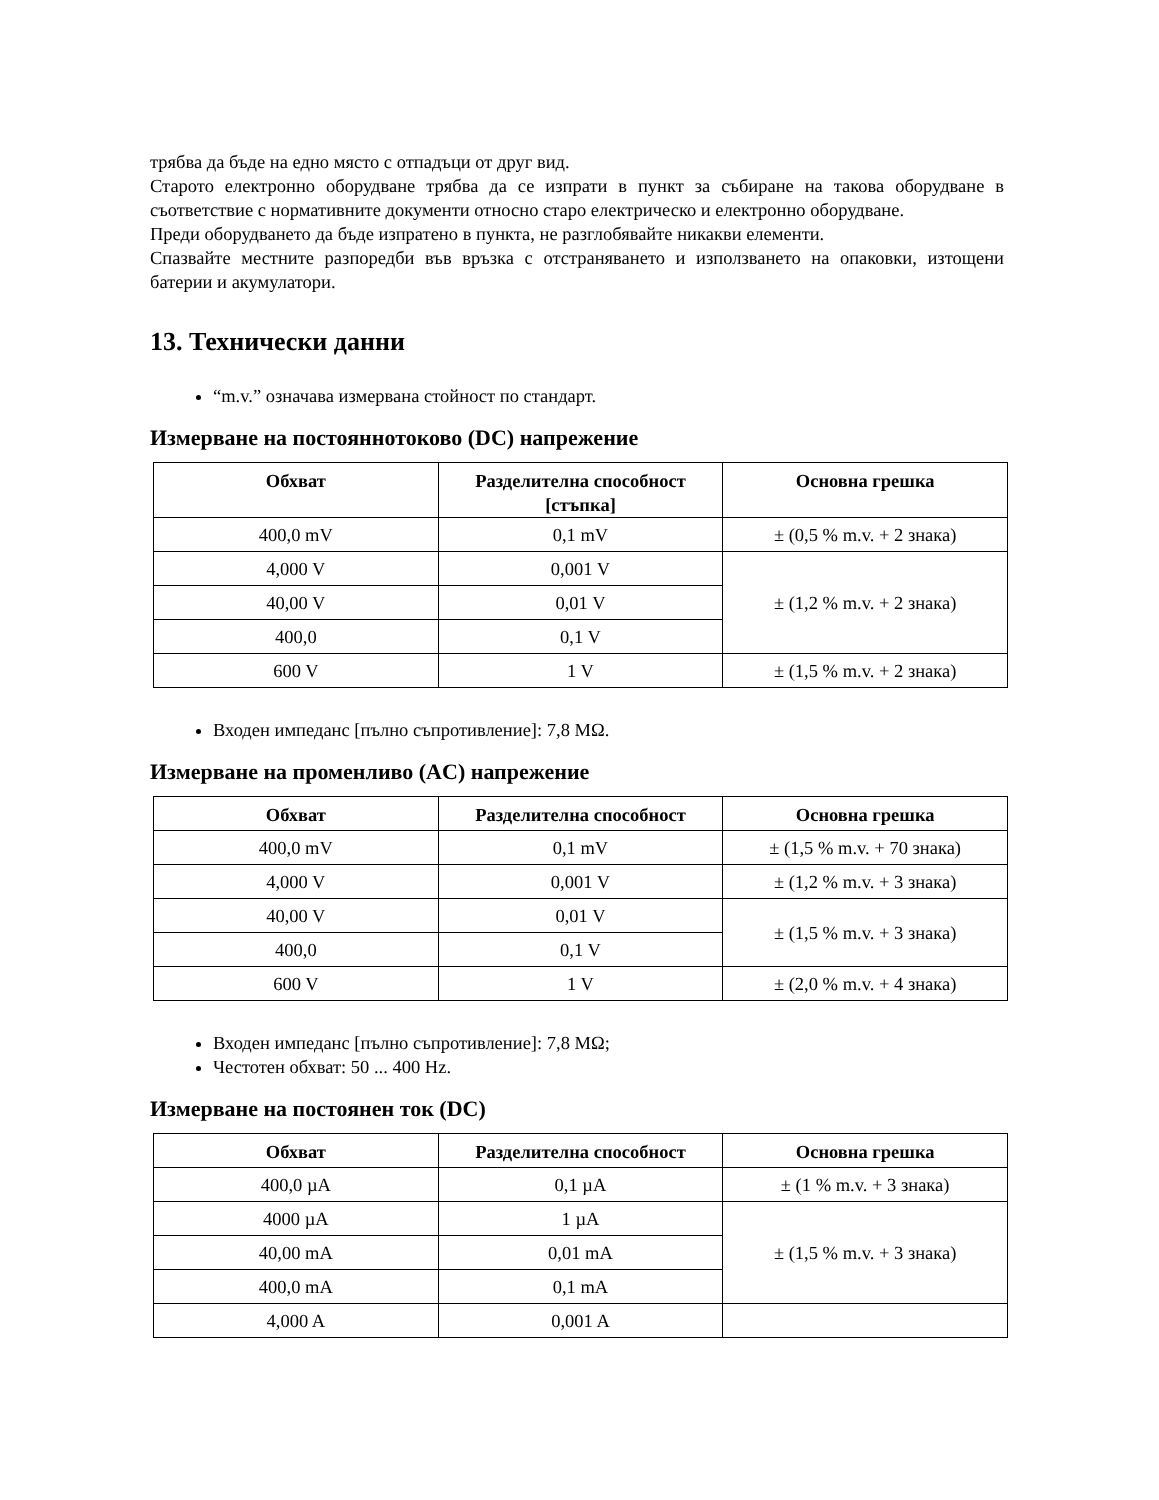трябва да бъде на едно място с отпадъци от друг вид.
Старото електронно оборудване трябва да се изпрати в пункт за събиране на такова оборудване в съответствие с нормативните документи относно старо електрическо и електронно оборудване.
Преди оборудването да бъде изпратено в пункта, не разглобявайте никакви елементи.
Спазвайте местните разпоредби във връзка с отстраняването и използването на опаковки, изтощени батерии и акумулатори.
13. Технически данни
“m.v.” означава измервана стойност по стандарт.
Измерване на постояннотоково (DC) напрежение
| Обхват | Разделителна способност [стъпка] | Основна грешка |
| --- | --- | --- |
| 400,0 mV | 0,1 mV | ± (0,5 % m.v. + 2 знака) |
| 4,000 V | 0,001 V | ± (1,2 % m.v. + 2 знака) |
| 40,00 V | 0,01 V | |
| 400,0 | 0,1 V | |
| 600 V | 1 V | ± (1,5 % m.v. + 2 знака) |
Входен импеданс [пълно съпротивление]: 7,8 MΩ.
Измерване на променливо (AC) напрежение
| Обхват | Разделителна способност | Основна грешка |
| --- | --- | --- |
| 400,0 mV | 0,1 mV | ± (1,5 % m.v. + 70 знака) |
| 4,000 V | 0,001 V | ± (1,2 % m.v. + 3 знака) |
| 40,00 V | 0,01 V | ± (1,5 % m.v. + 3 знака) |
| 400,0 | 0,1 V | |
| 600 V | 1 V | ± (2,0 % m.v. + 4 знака) |
Входен импеданс [пълно съпротивление]: 7,8 MΩ;
Честотен обхват: 50 ... 400 Hz.
Измерване на постоянен ток (DC)
| Обхват | Разделителна способност | Основна грешка |
| --- | --- | --- |
| 400,0 µA | 0,1 µA | ± (1 % m.v. + 3 знака) |
| 4000 µA | 1 µA | ± (1,5 % m.v. + 3 знака) |
| 40,00 mA | 0,01 mA | |
| 400,0 mA | 0,1 mA | |
| 4,000 A | 0,001 A | |